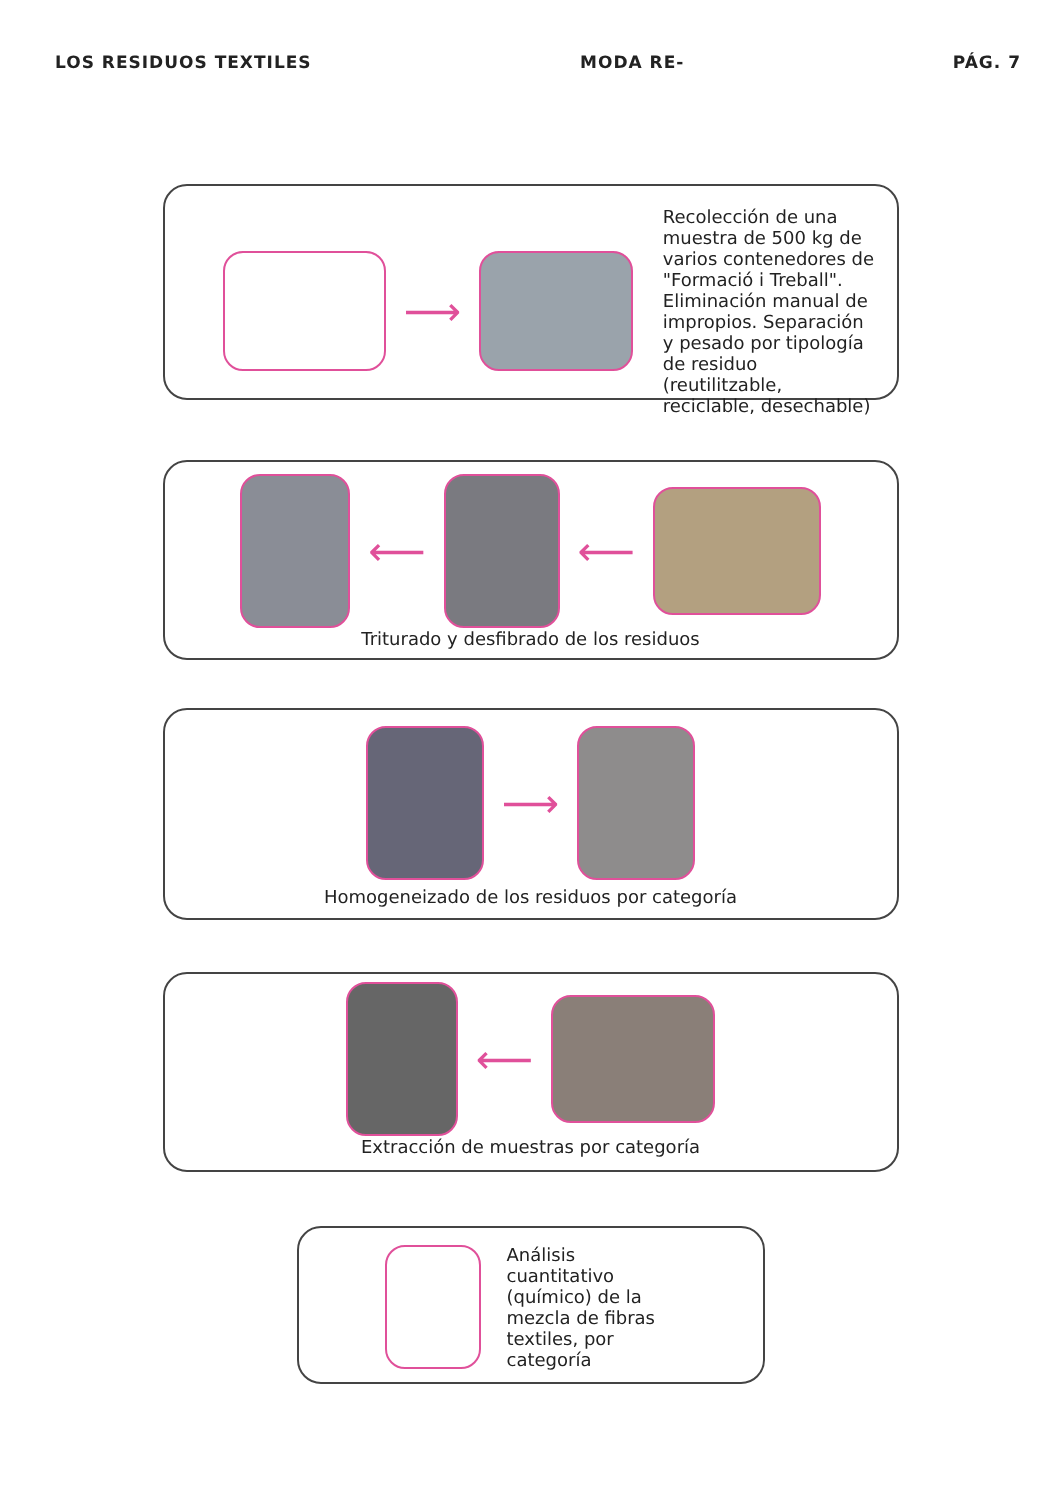LOS RESIDUOS TEXTILES MODA RE- PÁG. 7
⟶
Recolección de una muestra de 500 kg de varios contenedores de "Formació i Treball". Eliminación manual de impropios. Separación y pesado por tipología de residuo (reutilitzable, reciclable, desechable)
⟵ ⟵
Triturado y desfibrado de los residuos
⟶
Homogeneizado de los residuos por categoría
⟵
Extracción de muestras por categoría
Análisis cuantitativo (químico) de la mezcla de fibras textiles, por categoría